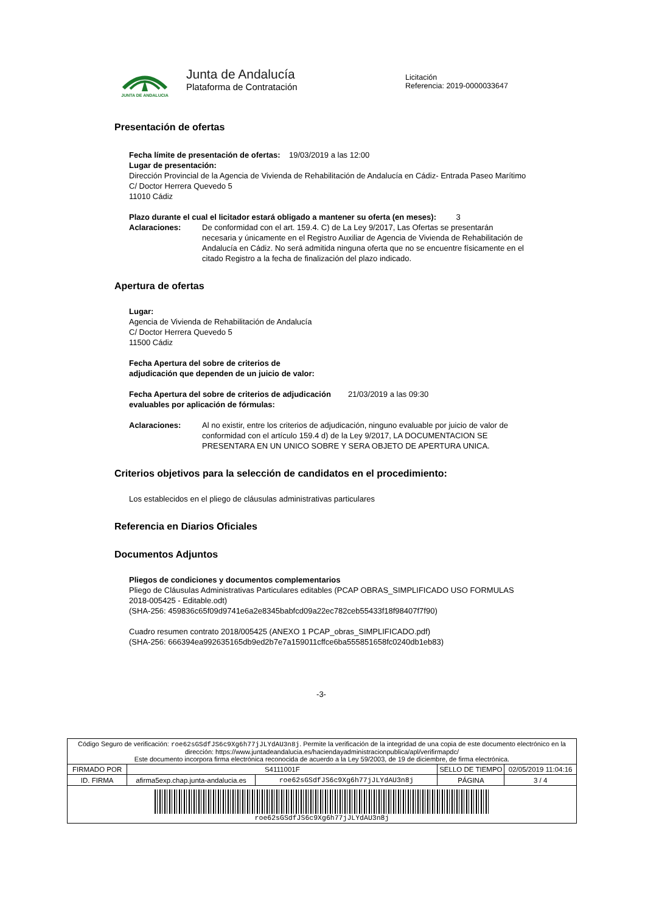JUNTA DE ANDALUCIA
Junta de Andalucía
Plataforma de Contratación
Licitación
Referencia: 2019-0000033647
Presentación de ofertas
Fecha límite de presentación de ofertas: 19/03/2019 a las 12:00
Lugar de presentación:
Dirección Provincial de la Agencia de Vivienda de Rehabilitación de Andalucía en Cádiz- Entrada Paseo Marítimo
C/ Doctor Herrera Quevedo 5
11010 Cádiz
Plazo durante el cual el licitador estará obligado a mantener su oferta (en meses): 3
Aclaraciones: De conformidad con el art. 159.4. C) de La Ley 9/2017, Las Ofertas se presentarán necesaria y únicamente en el Registro Auxiliar de Agencia de Vivienda de Rehabilitación de Andalucía en Cádiz. No será admitida ninguna oferta que no se encuentre físicamente en el citado Registro a la fecha de finalización del plazo indicado.
Apertura de ofertas
Lugar:
Agencia de Vivienda de Rehabilitación de Andalucía
C/ Doctor Herrera Quevedo 5
11500 Cádiz
Fecha Apertura del sobre de criterios de
adjudicación que dependen de un juicio de valor:
Fecha Apertura del sobre de criterios de adjudicación evaluables por aplicación de fórmulas:
21/03/2019 a las 09:30
Aclaraciones: Al no existir, entre los criterios de adjudicación, ninguno evaluable por juicio de valor de conformidad con el artículo 159.4 d) de la Ley 9/2017, LA DOCUMENTACION SE PRESENTARA EN UN UNICO SOBRE Y SERA OBJETO DE APERTURA UNICA.
Criterios objetivos para la selección de candidatos en el procedimiento:
Los establecidos en el pliego de cláusulas administrativas particulares
Referencia en Diarios Oficiales
Documentos Adjuntos
Pliegos de condiciones y documentos complementarios
Pliego de Cláusulas Administrativas Particulares editables (PCAP OBRAS_SIMPLIFICADO USO FORMULAS 2018-005425 - Editable.odt)
(SHA-256: 459836c65f09d9741e6a2e8345babfcd09a22ec782ceb55433f18f98407f7f90)
Cuadro resumen contrato 2018/005425 (ANEXO 1 PCAP_obras_SIMPLIFICADO.pdf)
(SHA-256: 666394ea992635165db9ed2b7e7a159011cffce6ba555851658fc0240db1eb83)
-3-
| Código Seguro de verificación: roe62sGSdfJS6c9Xg6h77jJLYdAU3n8j . Permite la verificación de la integridad de una copia de este documento electrónico en la dirección: https://www.juntadeandalucia.es/haciendayadministracionpublica/apl/verifirmapdc/ Este documento incorpora firma electrónica reconocida de acuerdo a la Ley 59/2003, de 19 de diciembre, de firma electrónica. | | | | |
| FIRMADO POR | S4111001F | | SELLO DE TIEMPO | 02/05/2019 11:04:16 |
| ID. FIRMA | afirma5exp.chap.junta-andalucia.es | roe62sGSdfJS6c9Xg6h77jJLYdAU3n8j | PÁGINA | 3 / 4 |
| roe62sGSdfJS6c9Xg6h77jJLYdAU3n8j | | | | |